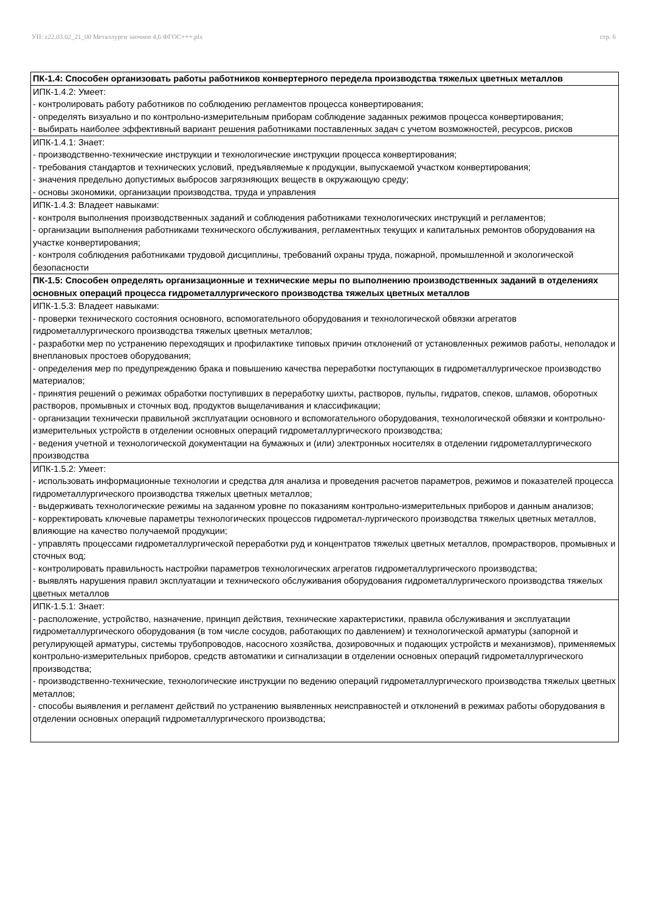УП: z22.03.02_21_00 Металлурги заочное 4,6 ФГОС+++.plx стр. 6
| ПК-1.4: Способен организовать работы работников конвертерного передела производства тяжелых цветных металлов |
| ИПК-1.4.2: Умеет: - контролировать работу работников по соблюдению регламентов процесса конвертирования; - определять визуально и по контрольно-измерительным приборам соблюдение заданных режимов процесса конвертирования; - выбирать наиболее эффективный вариант решения работниками поставленных задач с учетом возможностей, ресурсов, рисков |
| ИПК-1.4.1: Знает: - производственно-технические инструкции и технологические инструкции процесса конвертирования; - требования стандартов и технических условий, предъявляемые к продукции, выпускаемой участком конвертирования; - значения предельно допустимых выбросов загрязняющих веществ в окружающую среду; - основы экономики, организации производства, труда и управления |
| ИПК-1.4.3: Владеет навыками: - контроля выполнения производственных заданий и соблюдения работниками технологических инструкций и регламентов; - организации выполнения работниками технического обслуживания, регламентных текущих и капитальных ремонтов оборудования на участке конвертирования; - контроля соблюдения работниками трудовой дисциплины, требований охраны труда, пожарной, промышленной и экологической безопасности |
| ПК-1.5: Способен определять организационные и технические меры по выполнению производственных заданий в отделениях основных операций процесса гидрометаллургического производства тяжелых цветных металлов |
| ИПК-1.5.3: Владеет навыками: - проверки технического состояния основного, вспомогательного оборудования и технологической обвязки агрегатов гидрометаллургического производства тяжелых цветных металлов; - разработки мер по устранению переходящих и профилактике типовых причин отклонений от установленных режимов работы, неполадок и внеплановых простоев оборудования; - определения мер по предупреждению брака и повышению качества переработки поступающих в гидрометаллургическое производство материалов; - принятия решений о режимах обработки поступивших в переработку шихты, растворов, пульпы, гидратов, спеков, шламов, оборотных растворов, промывных и сточных вод, продуктов выщелачивания и классификации; - организации технически правильной эксплуатации основного и вспомогательного оборудования, технологической обвязки и контрольно-измерительных устройств в отделении основных операций гидрометаллургического производства; - ведения учетной и технологической документации на бумажных и (или) электронных носителях в отделении гидрометаллургического производства |
| ИПК-1.5.2: Умеет: - использовать информационные технологии и средства для анализа и проведения расчетов параметров, режимов и показателей процесса гидрометаллургического производства тяжелых цветных металлов; - выдерживать технологические режимы на заданном уровне по показаниям контрольно-измерительных приборов и данным анализов; - корректировать ключевые параметры технологических процессов гидрометал-лургического производства тяжелых цветных металлов, влияющие на качество получаемой продукции; - управлять процессами гидрометаллургической переработки руд и концентратов тяжелых цветных металлов, промрастворов, промывных и сточных вод; - контролировать правильность настройки параметров технологических агрегатов гидрометаллургического производства; - выявлять нарушения правил эксплуатации и технического обслуживания оборудования гидрометаллургического производства тяжелых цветных металлов |
| ИПК-1.5.1: Знает: - расположение, устройство, назначение, принцип действия, технические характеристики, правила обслуживания и эксплуатации гидрометаллургического оборудования (в том числе сосудов, работающих по давлением) и технологической арматуры (запорной и регулирующей арматуры, системы трубопроводов, насосного хозяйства, дозировочных и подающих устройств и механизмов), применяемых контрольно-измерительных приборов, средств автоматики и сигнализации в отделении основных операций гидрометаллургического производства; - производственно-технические, технологические инструкции по ведению операций гидрометаллургического производства тяжелых цветных металлов; - способы выявления и регламент действий по устранению выявленных неисправностей и отклонений в режимах работы оборудования в отделении основных операций гидрометаллургического производства; |